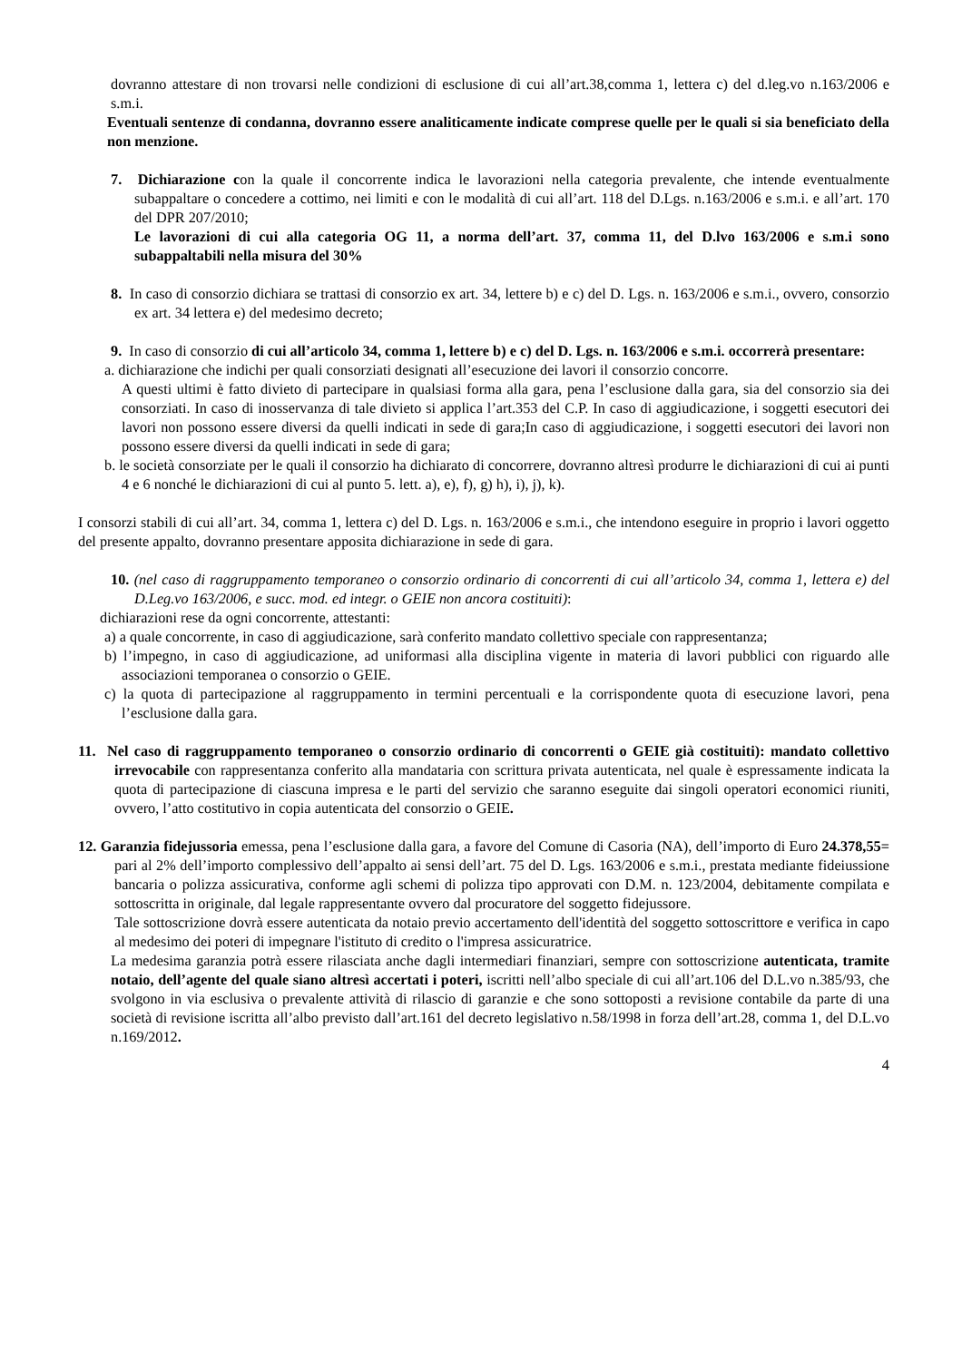dovranno attestare di non trovarsi nelle condizioni di esclusione di cui all’art.38,comma 1, lettera c) del d.leg.vo n.163/2006 e s.m.i.
Eventuali sentenze di condanna, dovranno essere analiticamente indicate comprese quelle per le quali si sia beneficiato della non menzione.
7. Dichiarazione con la quale il concorrente indica le lavorazioni nella categoria prevalente, che intende eventualmente subappaltare o concedere a cottimo, nei limiti e con le modalità di cui all’art. 118 del D.Lgs. n.163/2006 e s.m.i. e all’art. 170 del DPR 207/2010;
Le lavorazioni di cui alla categoria OG 11, a norma dell’art. 37, comma 11, del D.lvo 163/2006 e s.m.i sono subappaltabili nella misura del 30%
8. In caso di consorzio dichiara se trattasi di consorzio ex art. 34, lettere b) e c) del D. Lgs. n. 163/2006 e s.m.i., ovvero, consorzio ex art. 34 lettera e) del medesimo decreto;
9. In caso di consorzio di cui all’articolo 34, comma 1, lettere b) e c) del D. Lgs. n. 163/2006 e s.m.i. occorrerà presentare:
a. dichiarazione che indichi per quali consorziati designati all’esecuzione dei lavori il consorzio concorre.
A questi ultimi è fatto divieto di partecipare in qualsiasi forma alla gara, pena l’esclusione dalla gara, sia del consorzio sia dei consorziati. In caso di inosservanza di tale divieto si applica l’art.353 del C.P. In caso di aggiudicazione, i soggetti esecutori dei lavori non possono essere diversi da quelli indicati in sede di gara;In caso di aggiudicazione, i soggetti esecutori dei lavori non possono essere diversi da quelli indicati in sede di gara;
b. le società consorziate per le quali il consorzio ha dichiarato di concorrere, dovranno altresì produrre le dichiarazioni di cui ai punti 4 e 6 nonché le dichiarazioni di cui al punto 5. lett. a), e), f), g) h), i), j), k).
I consorzi stabili di cui all’art. 34, comma 1, lettera c) del D. Lgs. n. 163/2006 e s.m.i., che intendono eseguire in proprio i lavori oggetto del presente appalto, dovranno presentare apposita dichiarazione in sede di gara.
10. (nel caso di raggruppamento temporaneo o consorzio ordinario di concorrenti di cui all’articolo 34, comma 1, lettera e) del D.Leg.vo 163/2006, e succ. mod. ed integr. o GEIE non ancora costituiti):
dichiarazioni rese da ogni concorrente, attestanti:
a) a quale concorrente, in caso di aggiudicazione, sarà conferito mandato collettivo speciale con rappresentanza;
b) l’impegno, in caso di aggiudicazione, ad uniformasi alla disciplina vigente in materia di lavori pubblici con riguardo alle associazioni temporanea o consorzio o GEIE.
c) la quota di partecipazione al raggruppamento in termini percentuali e la corrispondente quota di esecuzione lavori, pena l’esclusione dalla gara.
11. Nel caso di raggruppamento temporaneo o consorzio ordinario di concorrenti o GEIE già costituiti): mandato collettivo irrevocabile con rappresentanza conferito alla mandataria con scrittura privata autenticata, nel quale è espressamente indicata la quota di partecipazione di ciascuna impresa e le parti del servizio che saranno eseguite dai singoli operatori economici riuniti, ovvero, l’atto costitutivo in copia autenticata del consorzio o GEIE.
12. Garanzia fidejussoria emessa, pena l’esclusione dalla gara, a favore del Comune di Casoria (NA), dell’importo di Euro 24.378,55= pari al 2% dell’importo complessivo dell’appalto ai sensi dell’art. 75 del D. Lgs. 163/2006 e s.m.i., prestata mediante fideiussione bancaria o polizza assicurativa, conforme agli schemi di polizza tipo approvati con D.M. n. 123/2004, debitamente compilata e sottoscritta in originale, dal legale rappresentante ovvero dal procuratore del soggetto fidejussore.
Tale sottoscrizione dovrà essere autenticata da notaio previo accertamento dell'identità del soggetto sottoscrittore e verifica in capo al medesimo dei poteri di impegnare l'istituto di credito o l'impresa assicuratrice.
La medesima garanzia potrà essere rilasciata anche dagli intermediari finanziari, sempre con sottoscrizione autenticata, tramite notaio, dell’agente del quale siano altresì accertati i poteri, iscritti nell’albo speciale di cui all’art.106 del D.L.vo n.385/93, che svolgono in via esclusiva o prevalente attività di rilascio di garanzie e che sono sottoposti a revisione contabile da parte di una società di revisione iscritta all’albo previsto dall’art.161 del decreto legislativo n.58/1998 in forza dell’art.28, comma 1, del D.L.vo n.169/2012.
4